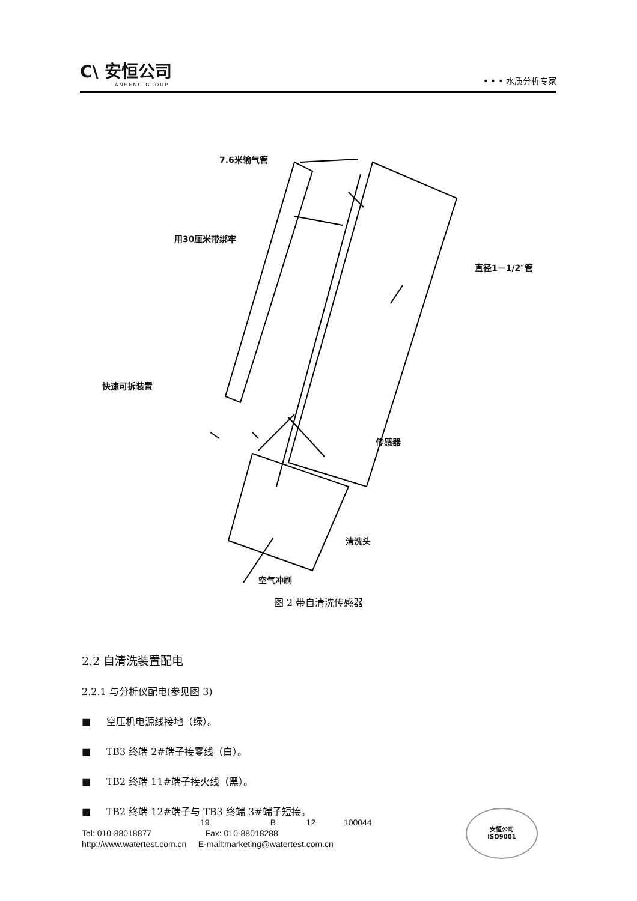C\ 安恒公司
ANHENG GROUP
• • • 水质分析专家
7.6米输气管
用30厘米带绑牢
直径1－1/2″管
快速可拆装置
传感器
清洗头
空气冲刷
图 2 带自清洗传感器
2.2 自清洗装置配电
2.2.1 与分析仪配电(参见图 3)
■ 空压机电源线接地（绿）。
■ TB3 终端 2#端子接零线（白）。
■ TB2 终端 11#端子接火线（黑）。
■ TB2 终端 12#端子与 TB3 终端 3#端子短接。
19 B 12 100044
Tel: 010-88018877 Fax: 010-88018288
http://www.watertest.com.cn E-mail:marketing@watertest.com.cn
安恒公司
ISO9001